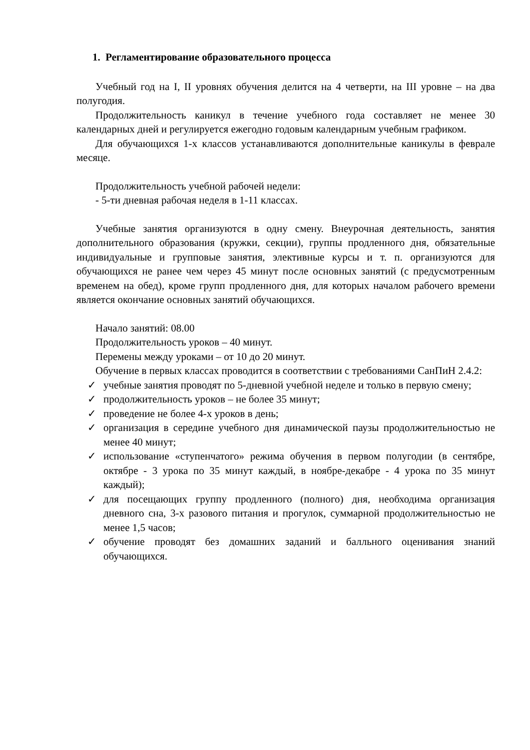1. Регламентирование образовательного процесса
Учебный год на I, II уровнях обучения делится на 4 четверти, на III уровне – на два полугодия.
Продолжительность каникул в течение учебного года составляет не менее 30 календарных дней и регулируется ежегодно годовым календарным учебным графиком.
Для обучающихся 1-х классов устанавливаются дополнительные каникулы в феврале месяце.
Продолжительность учебной рабочей недели:
- 5-ти дневная рабочая неделя в 1-11 классах.
Учебные занятия организуются в одну смену. Внеурочная деятельность, занятия дополнительного образования (кружки, секции), группы продленного дня, обязательные индивидуальные и групповые занятия, элективные курсы и т. п. организуются для обучающихся не ранее чем через 45 минут после основных занятий (с предусмотренным временем на обед), кроме групп продленного дня, для которых началом рабочего времени является окончание основных занятий обучающихся.
Начало занятий: 08.00
Продолжительность уроков – 40 минут.
Перемены между уроками – от 10 до 20 минут.
Обучение в первых классах проводится в соответствии с требованиями СанПиН 2.4.2:
✓ учебные занятия проводят по 5-дневной учебной неделе и только в первую смену;
✓ продолжительность уроков – не более 35 минут;
✓ проведение не более 4-х уроков в день;
✓ организация в середине учебного дня динамической паузы продолжительностью не менее 40 минут;
✓ использование «ступенчатого» режима обучения в первом полугодии (в сентябре, октябре - 3 урока по 35 минут каждый, в ноябре-декабре - 4 урока по 35 минут каждый);
✓ для посещающих группу продленного (полного) дня, необходима организация дневного сна, 3-х разового питания и прогулок, суммарной продолжительностью не менее 1,5 часов;
✓ обучение проводят без домашних заданий и балльного оценивания знаний обучающихся.